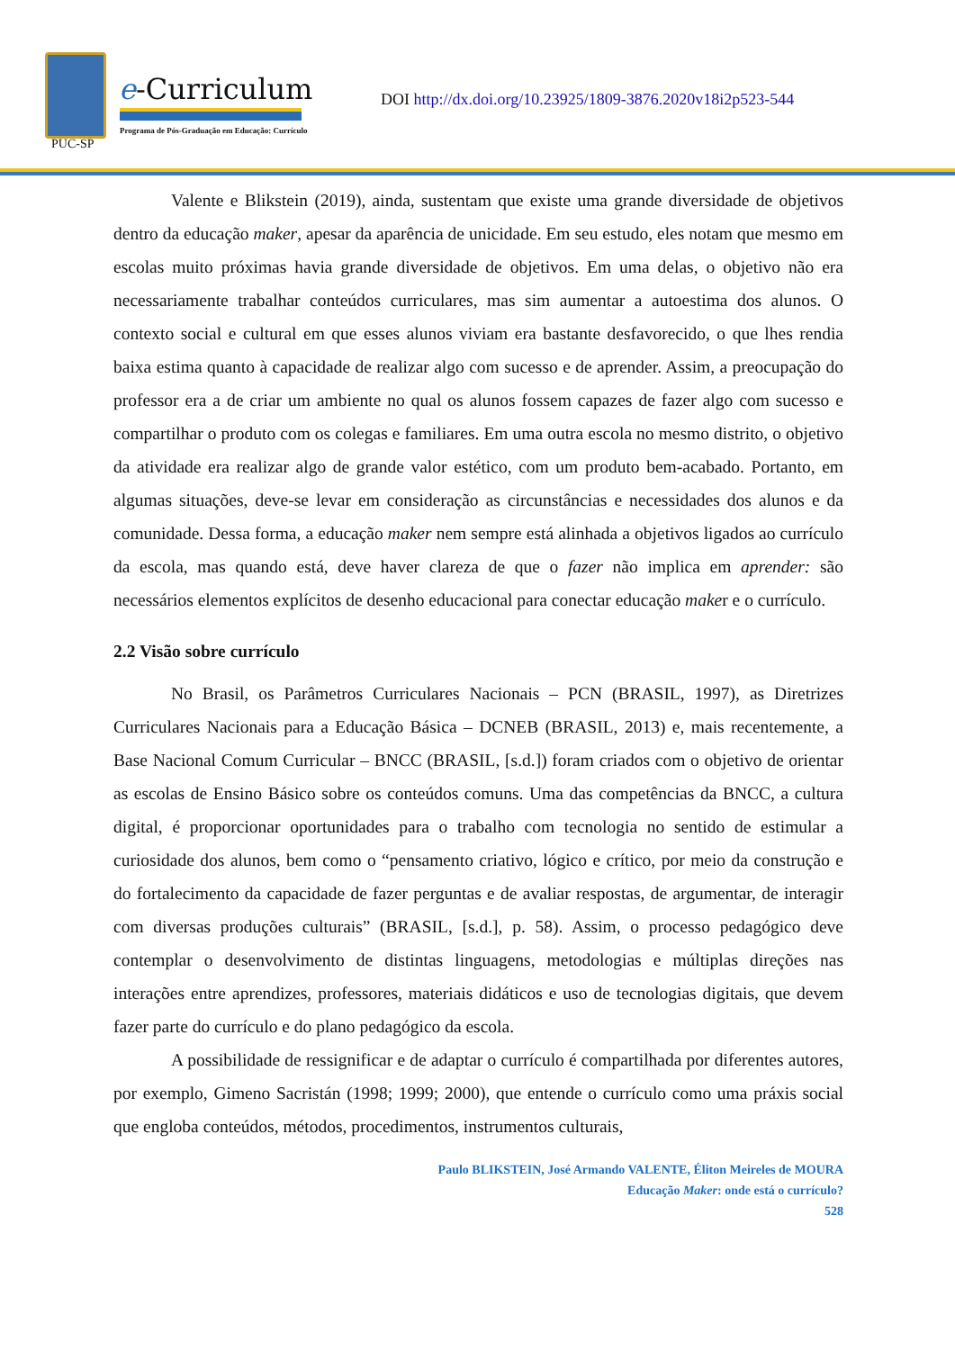PUC-SP
e-Curriculum
Programa de Pós-Graduação em Educação: Currículo
DOI http://dx.doi.org/10.23925/1809-3876.2020v18i2p523-544
Valente e Blikstein (2019), ainda, sustentam que existe uma grande diversidade de objetivos dentro da educação maker, apesar da aparência de unicidade. Em seu estudo, eles notam que mesmo em escolas muito próximas havia grande diversidade de objetivos. Em uma delas, o objetivo não era necessariamente trabalhar conteúdos curriculares, mas sim aumentar a autoestima dos alunos. O contexto social e cultural em que esses alunos viviam era bastante desfavorecido, o que lhes rendia baixa estima quanto à capacidade de realizar algo com sucesso e de aprender. Assim, a preocupação do professor era a de criar um ambiente no qual os alunos fossem capazes de fazer algo com sucesso e compartilhar o produto com os colegas e familiares. Em uma outra escola no mesmo distrito, o objetivo da atividade era realizar algo de grande valor estético, com um produto bem-acabado. Portanto, em algumas situações, deve-se levar em consideração as circunstâncias e necessidades dos alunos e da comunidade. Dessa forma, a educação maker nem sempre está alinhada a objetivos ligados ao currículo da escola, mas quando está, deve haver clareza de que o fazer não implica em aprender: são necessários elementos explícitos de desenho educacional para conectar educação maker e o currículo.
2.2 Visão sobre currículo
No Brasil, os Parâmetros Curriculares Nacionais – PCN (BRASIL, 1997), as Diretrizes Curriculares Nacionais para a Educação Básica – DCNEB (BRASIL, 2013) e, mais recentemente, a Base Nacional Comum Curricular – BNCC (BRASIL, [s.d.]) foram criados com o objetivo de orientar as escolas de Ensino Básico sobre os conteúdos comuns. Uma das competências da BNCC, a cultura digital, é proporcionar oportunidades para o trabalho com tecnologia no sentido de estimular a curiosidade dos alunos, bem como o “pensamento criativo, lógico e crítico, por meio da construção e do fortalecimento da capacidade de fazer perguntas e de avaliar respostas, de argumentar, de interagir com diversas produções culturais” (BRASIL, [s.d.], p. 58). Assim, o processo pedagógico deve contemplar o desenvolvimento de distintas linguagens, metodologias e múltiplas direções nas interações entre aprendizes, professores, materiais didáticos e uso de tecnologias digitais, que devem fazer parte do currículo e do plano pedagógico da escola.
A possibilidade de ressignificar e de adaptar o currículo é compartilhada por diferentes autores, por exemplo, Gimeno Sacristán (1998; 1999; 2000), que entende o currículo como uma práxis social que engloba conteúdos, métodos, procedimentos, instrumentos culturais,
Paulo BLIKSTEIN, José Armando VALENTE, Éliton Meireles de MOURA
Educação Maker: onde está o currículo?
528